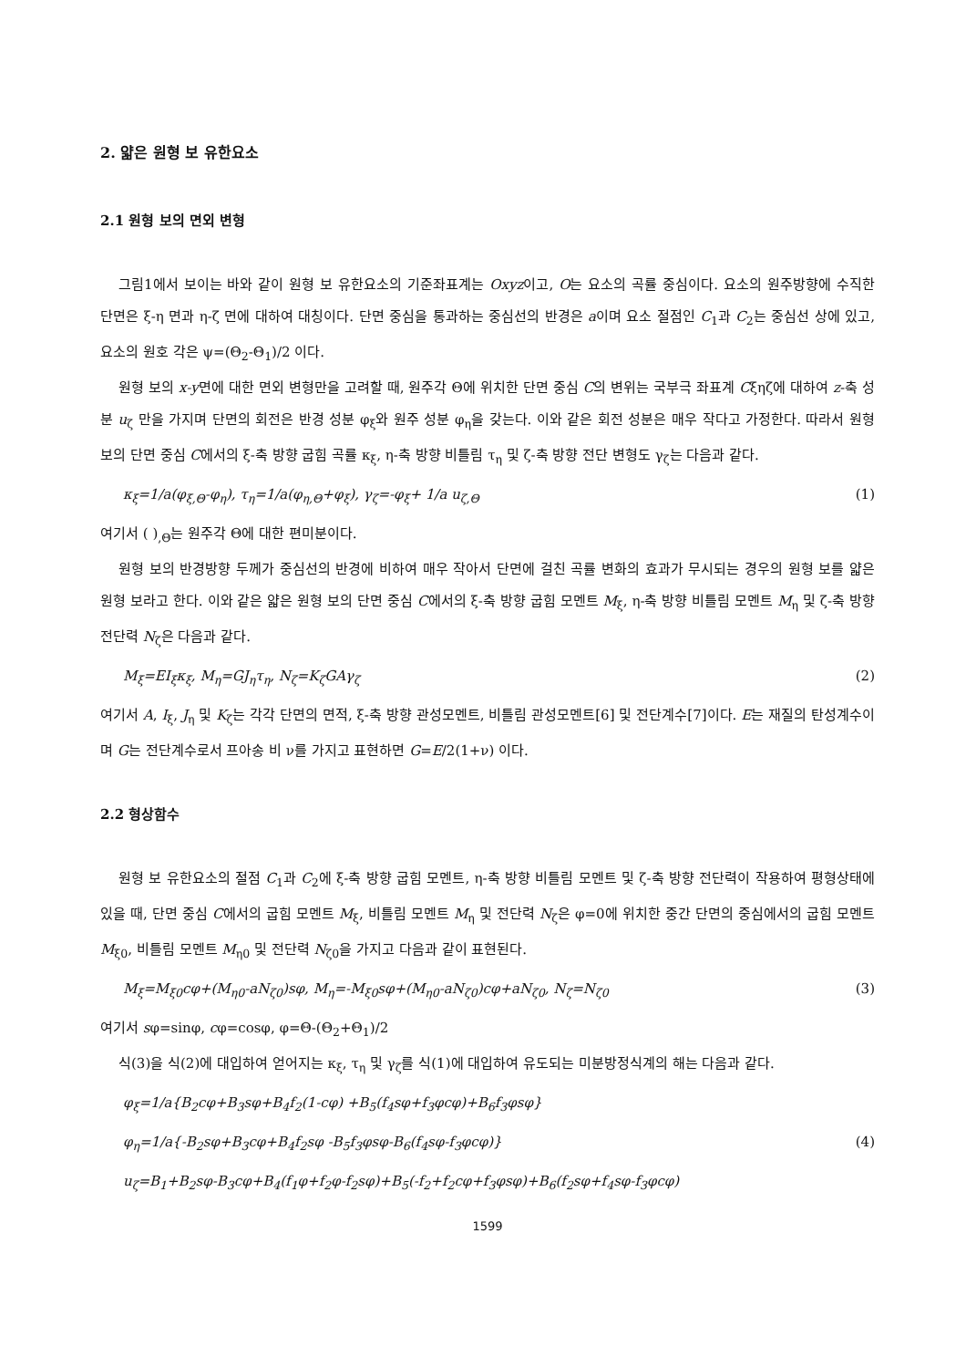2. 얇은 원형 보 유한요소
2.1 원형 보의 면외 변형
그림1에서 보이는 바와 같이 원형 보 유한요소의 기준좌표계는 Oxyz이고, O는 요소의 곡률 중심이다. 요소의 원주방향에 수직한 단면은 ξ-η 면과 η-ζ 면에 대하여 대칭이다. 단면 중심을 통과하는 중심선의 반경은 a이며 요소 절점인 C<sub>1</sub>과 C<sub>2</sub>는 중심선 상에 있고, 요소의 원호 각은 ψ=(Θ<sub>2</sub>-Θ<sub>1</sub>)/2 이다.
원형 보의 x-y면에 대한 면외 변형만을 고려할 때, 원주각 Θ에 위치한 단면 중심 C의 변위는 국부극 좌표계 Cξηζ에 대하여 z-축 성분 u<sub>ζ</sub> 만을 가지며 단면의 회전은 반경 성분 φ<sub>ξ</sub>와 원주 성분 φ<sub>η</sub>을 갖는다. 이와 같은 회전 성분은 매우 작다고 가정한다. 따라서 원형 보의 단면 중심 C에서의 ξ-축 방향 굽힘 곡률 κ<sub>ξ</sub>, η-축 방향 비틀림 τ<sub>η</sub> 및 ζ-축 방향 전단 변형도 γ<sub>ζ</sub>는 다음과 같다.
κ<sub>ξ</sub>=1/a(φ<sub>ξ,Θ</sub>-φ<sub>η</sub>), τ<sub>η</sub>=1/a(φ<sub>η,Θ</sub>+φ<sub>ξ</sub>), γ<sub>ζ</sub>=-φ<sub>ξ</sub>+ 1/a u<sub>ζ,Θ</sub> (1)
여기서 ( )<sub>,Θ</sub>는 원주각 Θ에 대한 편미분이다.
원형 보의 반경방향 두께가 중심선의 반경에 비하여 매우 작아서 단면에 걸친 곡률 변화의 효과가 무시되는 경우의 원형 보를 얇은 원형 보라고 한다. 이와 같은 얇은 원형 보의 단면 중심 C에서의 ξ-축 방향 굽힘 모멘트 M<sub>ξ</sub>, η-축 방향 비틀림 모멘트 M<sub>η</sub> 및 ζ-축 방향 전단력 N<sub>ζ</sub>은 다음과 같다.
M<sub>ξ</sub>=EI<sub>ξ</sub>κ<sub>ξ</sub>, M<sub>η</sub>=GJ<sub>η</sub>τ<sub>η</sub>, N<sub>ζ</sub>=K<sub>ζ</sub>GAγ<sub>ζ</sub> (2)
여기서 A, I<sub>ξ</sub>, J<sub>η</sub> 및 K<sub>ζ</sub>는 각각 단면의 면적, ξ-축 방향 관성모멘트, 비틀림 관성모멘트[6] 및 전단계수[7]이다. E는 재질의 탄성계수이며 G는 전단계수로서 프아송 비 ν를 가지고 표현하면 G=E/2(1+ν) 이다.
2.2 형상함수
원형 보 유한요소의 절점 C<sub>1</sub>과 C<sub>2</sub>에 ξ-축 방향 굽힘 모멘트, η-축 방향 비틀림 모멘트 및 ζ-축 방향 전단력이 작용하여 평형상태에 있을 때, 단면 중심 C에서의 굽힘 모멘트 M<sub>ξ</sub>, 비틀림 모멘트 M<sub>η</sub> 및 전단력 N<sub>ζ</sub>은 φ=0에 위치한 중간 단면의 중심에서의 굽힘 모멘트 M<sub>ξ0</sub>, 비틀림 모멘트 M<sub>η0</sub> 및 전단력 N<sub>ζ0</sub>을 가지고 다음과 같이 표현된다.
M<sub>ξ</sub>=M<sub>ξ0</sub>cφ+(M<sub>η0</sub>-aN<sub>ζ0</sub>)sφ, M<sub>η</sub>=-M<sub>ξ0</sub>sφ+(M<sub>η0</sub>-aN<sub>ζ0</sub>)cφ+aN<sub>ζ0</sub>, N<sub>ζ</sub>=N<sub>ζ0</sub> (3)
여기서 sφ=sinφ, cφ=cosφ, φ=Θ-(Θ<sub>2</sub>+Θ<sub>1</sub>)/2
식(3)을 식(2)에 대입하여 얻어지는 κ<sub>ξ</sub>, τ<sub>η</sub> 및 γ<sub>ζ</sub>를 식(1)에 대입하여 유도되는 미분방정식계의 해는 다음과 같다.
φ<sub>ξ</sub>=1/a{B<sub>2</sub>cφ+B<sub>3</sub>sφ+B<sub>4</sub>f<sub>2</sub>(1-cφ) +B<sub>5</sub>(f<sub>4</sub>sφ+f<sub>3</sub>φcφ)+B<sub>6</sub>f<sub>3</sub>φsφ}
φ<sub>η</sub>=1/a{-B<sub>2</sub>sφ+B<sub>3</sub>cφ+B<sub>4</sub>f<sub>2</sub>sφ -B<sub>5</sub>f<sub>3</sub>φsφ-B<sub>6</sub>(f<sub>4</sub>sφ-f<sub>3</sub>φcφ)} (4)
u<sub>ζ</sub>=B<sub>1</sub>+B<sub>2</sub>sφ-B<sub>3</sub>cφ+B<sub>4</sub>(f<sub>1</sub>φ+f<sub>2</sub>φ-f<sub>2</sub>sφ)+B<sub>5</sub>(-f<sub>2</sub>+f<sub>2</sub>cφ+f<sub>3</sub>φsφ)+B<sub>6</sub>(f<sub>2</sub>sφ+f<sub>4</sub>sφ-f<sub>3</sub>φcφ)
1599